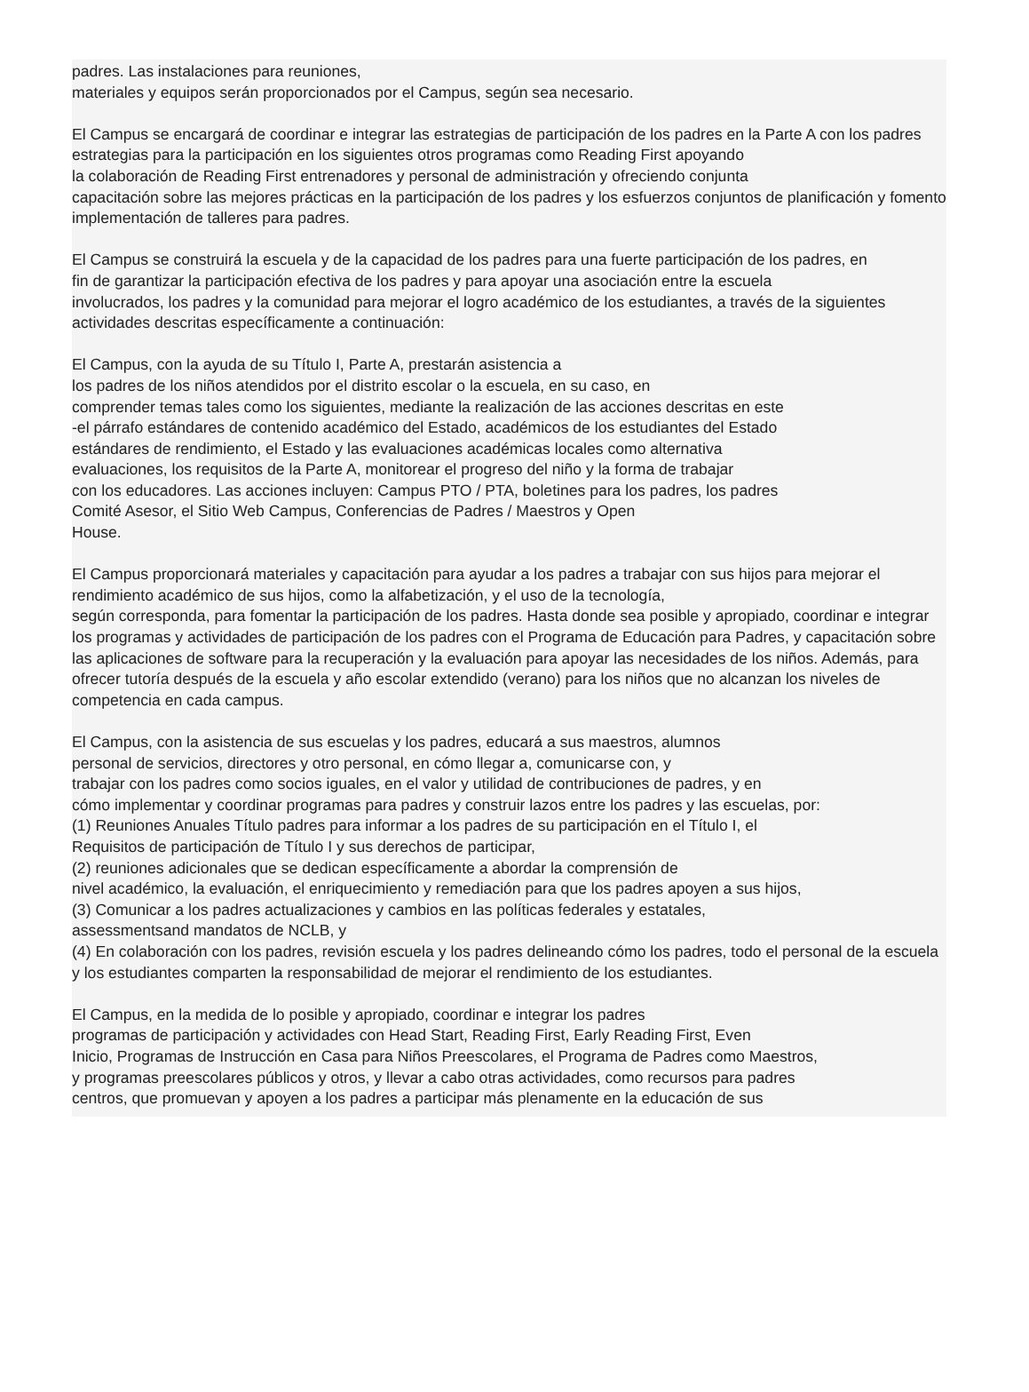padres. Las instalaciones para reuniones,
materiales y equipos serán proporcionados por el Campus, según sea necesario.
El Campus se encargará de coordinar e integrar las estrategias de participación de los padres en la Parte A con los padres
estrategias para la participación en los siguientes otros programas como Reading First apoyando
la colaboración de Reading First entrenadores y personal de administración y ofreciendo conjunta
capacitación sobre las mejores prácticas en la participación de los padres y los esfuerzos conjuntos de planificación y fomento
implementación de talleres para padres.
El Campus se construirá la escuela y de la capacidad de los padres para una fuerte participación de los padres, en
fin de garantizar la participación efectiva de los padres y para apoyar una asociación entre la escuela
involucrados, los padres y la comunidad para mejorar el logro académico de los estudiantes, a través de la siguientes actividades descritas específicamente a continuación:
El Campus, con la ayuda de su Título I, Parte A, prestarán asistencia a
los padres de los niños atendidos por el distrito escolar o la escuela, en su caso, en
comprender temas tales como los siguientes, mediante la realización de las acciones descritas en este
-el párrafo estándares de contenido académico del Estado, académicos de los estudiantes del Estado
estándares de rendimiento, el Estado y las evaluaciones académicas locales como alternativa
evaluaciones, los requisitos de la Parte A, monitorear el progreso del niño y la forma de trabajar
con los educadores. Las acciones incluyen: Campus PTO / PTA, boletines para los padres, los padres
Comité Asesor, el Sitio Web Campus, Conferencias de Padres / Maestros y Open
House.
El Campus proporcionará materiales y capacitación para ayudar a los padres a trabajar con sus hijos para mejorar el rendimiento académico de sus hijos, como la alfabetización, y el uso de la tecnología,
según corresponda, para fomentar la participación de los padres. Hasta donde sea posible y apropiado, coordinar e integrar los programas y actividades de participación de los padres con el Programa de Educación para Padres, y capacitación sobre las aplicaciones de software para la recuperación y la evaluación para apoyar las necesidades de los niños. Además, para ofrecer tutoría después de la escuela y año escolar extendido (verano) para los niños que no alcanzan los niveles de competencia en cada campus.
El Campus, con la asistencia de sus escuelas y los padres, educará a sus maestros, alumnos
personal de servicios, directores y otro personal, en cómo llegar a, comunicarse con, y
trabajar con los padres como socios iguales, en el valor y utilidad de contribuciones de padres, y en
cómo implementar y coordinar programas para padres y construir lazos entre los padres y las escuelas, por:
(1) Reuniones Anuales Título padres para informar a los padres de su participación en el Título I, el
Requisitos de participación de Título I y sus derechos de participar,
(2) reuniones adicionales que se dedican específicamente a abordar la comprensión de
nivel académico, la evaluación, el enriquecimiento y remediación para que los padres apoyen a sus hijos,
(3) Comunicar a los padres actualizaciones y cambios en las políticas federales y estatales,
assessmentsand mandatos de NCLB, y
(4) En colaboración con los padres, revisión escuela y los padres delineando cómo los padres, todo el personal de la escuela y los estudiantes comparten la responsabilidad de mejorar el rendimiento de los estudiantes.
El Campus, en la medida de lo posible y apropiado, coordinar e integrar los padres
programas de participación y actividades con Head Start, Reading First, Early Reading First, Even
Inicio, Programas de Instrucción en Casa para Niños Preescolares, el Programa de Padres como Maestros,
y programas preescolares públicos y otros, y llevar a cabo otras actividades, como recursos para padres
centros, que promuevan y apoyen a los padres a participar más plenamente en la educación de sus